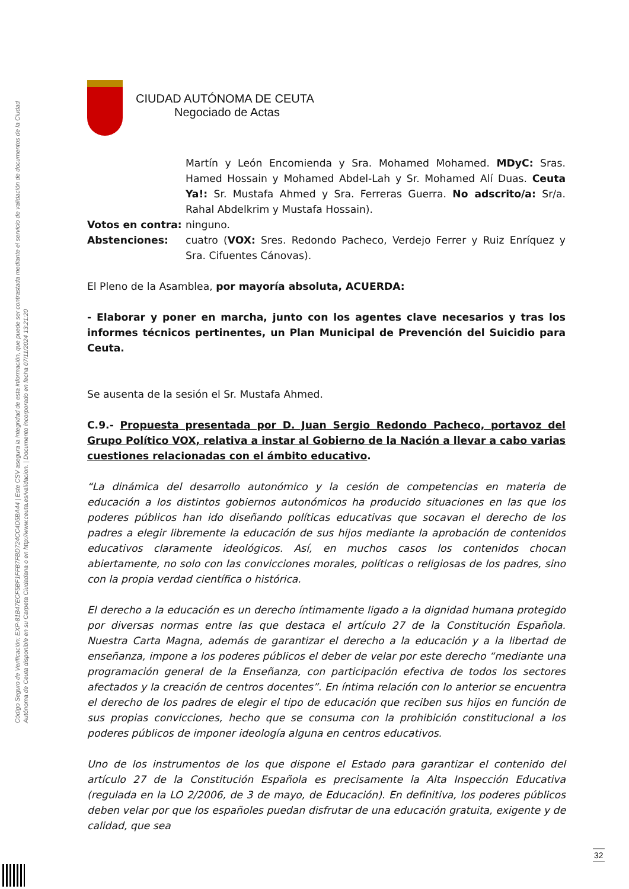Código Seguro de Verificación: EXP-81B47ECF5BF1FFB7FBD724CC4D5BA44 | Este CSV asegura la integridad de esta información, que puede ser contrastada mediante el servicio de validación de documentos de la Ciudad Autónoma de Ceuta disponible en su Carpeta Ciudadana o en http://www.ceuta.es/validacion. | Documento incorporado en fecha 07/11/2024 13:21:20
CIUDAD AUTÓNOMA DE CEUTA
Negociado de Actas
Martín y León Encomienda y Sra. Mohamed Mohamed. MDyC: Sras. Hamed Hossain y Mohamed Abdel-Lah y Sr. Mohamed Alí Duas. Ceuta Ya!: Sr. Mustafa Ahmed y Sra. Ferreras Guerra. No adscrito/a: Sr/a. Rahal Abdelkrim y Mustafa Hossain).
Votos en contra: ninguno.
Abstenciones: cuatro (VOX: Sres. Redondo Pacheco, Verdejo Ferrer y Ruiz Enríquez y Sra. Cifuentes Cánovas).
El Pleno de la Asamblea, por mayoría absoluta, ACUERDA:
- Elaborar y poner en marcha, junto con los agentes clave necesarios y tras los informes técnicos pertinentes, un Plan Municipal de Prevención del Suicidio para Ceuta.
Se ausenta de la sesión el Sr. Mustafa Ahmed.
C.9.- Propuesta presentada por D. Juan Sergio Redondo Pacheco, portavoz del Grupo Político VOX, relativa a instar al Gobierno de la Nación a llevar a cabo varias cuestiones relacionadas con el ámbito educativo.
“La dinámica del desarrollo autonómico y la cesión de competencias en materia de educación a los distintos gobiernos autonómicos ha producido situaciones en las que los poderes públicos han ido diseñando políticas educativas que socavan el derecho de los padres a elegir libremente la educación de sus hijos mediante la aprobación de contenidos educativos claramente ideológicos. Así, en muchos casos los contenidos chocan abiertamente, no solo con las convicciones morales, políticas o religiosas de los padres, sino con la propia verdad científica o histórica.
El derecho a la educación es un derecho íntimamente ligado a la dignidad humana protegido por diversas normas entre las que destaca el artículo 27 de la Constitución Española. Nuestra Carta Magna, además de garantizar el derecho a la educación y a la libertad de enseñanza, impone a los poderes públicos el deber de velar por este derecho “mediante una programación general de la Enseñanza, con participación efectiva de todos los sectores afectados y la creación de centros docentes”. En íntima relación con lo anterior se encuentra el derecho de los padres de elegir el tipo de educación que reciben sus hijos en función de sus propias convicciones, hecho que se consuma con la prohibición constitucional a los poderes públicos de imponer ideología alguna en centros educativos.
Uno de los instrumentos de los que dispone el Estado para garantizar el contenido del artículo 27 de la Constitución Española es precisamente la Alta Inspección Educativa (regulada en la LO 2/2006, de 3 de mayo, de Educación). En definitiva, los poderes públicos deben velar por que los españoles puedan disfrutar de una educación gratuita, exigente y de calidad, que sea
32